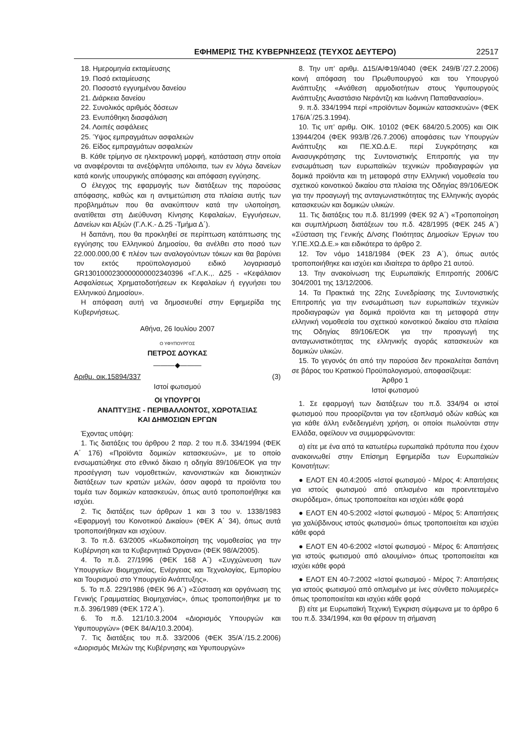ΕΦΗΜΕΡΙΣ ΤΗΣ ΚΥΒΕΡΝΗΣΕΩΣ (ΤΕΥΧΟΣ ΔΕΥΤΕΡΟ) 22517
18. Ημερομηνία εκταμίευσης
19. Ποσό εκταμίευσης
20. Ποσοστό εγγυημένου δανείου
21. Διάρκεια δανείου
22. Συνολικός αριθμός δόσεων
23. Ενυπόθηκη διασφάλιση
24. Λοιπές ασφάλειες
25. Ύψος εμπραγμάτων ασφαλειών
26. Είδος εμπραγμάτων ασφαλειών
Β. Κάθε τρίμηνο σε ηλεκτρονική μορφή, κατάσταση στην οποία να αναφέρονται τα ανεξόφλητα υπόλοιπα, των εν λόγω δανείων κατά κοινής υπουργικής απόφασης και απόφαση εγγύησης.
Ο έλεγχος της εφαρμογής των διατάξεων της παρούσας απόφασης, καθώς και η αντιμετώπιση στα πλαίσια αυτής των προβλημάτων που θα ανακύπτουν κατά την υλοποίηση, ανατίθεται στη Διεύθυνση Κίνησης Κεφαλαίων, Εγγυήσεων, Δανείων και Αξιών (Γ.Λ.Κ.- Δ.25 -Τμήμα Δ΄).
Η δαπάνη, που θα προκληθεί σε περίπτωση κατάπτωσης της εγγύησης του Ελληνικού Δημοσίου, θα ανέλθει στο ποσό των 22.000.000,00 € πλέον των αναλογούντων τόκων και θα βαρύνει τον εκτός προϋπολογισμού ειδικό λογαριασμό GR1301000230000000002340396 «Γ.Λ.Κ.,. Δ25 - «Κεφάλαιον Ασφαλίσεως Χρηματοδοτήσεων εκ Κεφαλαίων ή εγγυήσει του Ελληνικού Δημοσίου».
Η απόφαση αυτή να δημοσιευθεί στην Εφημερίδα της Κυβερνήσεως.
Αθήνα, 26 Ιουλίου 2007
Ο ΥΦΥΠΟΥΡΓΟΣ
ΠΕΤΡΟΣ ΔΟΥΚΑΣ
———◆———
Αριθμ. οικ.15894/337 (3)
Ιστοί φωτισμού
ΟΙ ΥΠΟΥΡΓΟΙ
ΑΝΑΠΤΥΞΗΣ - ΠΕΡΙΒΑΛΛΟΝΤΟΣ, ΧΩΡΟΤΑΞΙΑΣ
ΚΑΙ ΔΗΜΟΣΙΩΝ ΕΡΓΩΝ
Έχοντας υπόψη:
1. Τις διατάξεις του άρθρου 2 παρ. 2 του π.δ. 334/1994 (ΦΕΚ Α΄ 176) «Προϊόντα δομικών κατασκευών», με το οποίο ενσωματώθηκε στο εθνικό δίκαιο η οδηγία 89/106/ΕΟΚ για την προσέγγιση των νομοθετικών, κανονιστικών και διοικητικών διατάξεων των κρατών μελών, όσον αφορά τα προϊόντα του τομέα των δομικών κατασκευών, όπως αυτό τροποποιήθηκε και ισχύει.
2. Τις διατάξεις των άρθρων 1 και 3 του ν. 1338/1983 «Εφαρμογή του Κοινοτικού Δικαίου» (ΦΕΚ Α΄ 34), όπως αυτά τροποποιήθηκαν και ισχύουν.
3. Το π.δ. 63/2005 «Κωδικοποίηση της νομοθεσίας για την Κυβέρνηση και τα Κυβερνητικά Όργανα» (ΦΕΚ 98/Α/2005).
4. Το π.δ. 27/1996 (ΦΕΚ 168 Α΄) «Συγχώνευση των Υπουργείων Βιομηχανίας, Ενέργειας και Τεχνολογίας, Εμπορίου και Τουρισμού στο Υπουργείο Ανάπτυξης».
5. Το π.δ. 229/1986 (ΦΕΚ 96 Α΄) «Σύσταση και οργάνωση της Γενικής Γραμματείας Βιομηχανίας», όπως τροποποιήθηκε με το π.δ. 396/1989 (ΦΕΚ 172 Α΄).
6. Το π.δ. 121/10.3.2004 «Διορισμός Υπουργών και Υφυπουργών» (ΦΕΚ 84/Α/10.3.2004).
7. Τις διατάξεις του π.δ. 33/2006 (ΦΕΚ 35/Α΄/15.2.2006) «Διορισμός Μελών της Κυβέρνησης και Υφυπουργών»
8. Την υπ’ αριθμ. Δ15/Α/Φ19/4040 (ΦΕΚ 249/Β΄/27.2.2006) κοινή απόφαση του Πρωθυπουργού και του Υπουργού Ανάπτυξης «Ανάθεση αρμοδιοτήτων στους Υφυπουργούς Ανάπτυξης Αναστάσιο Νεράντζη και Ιωάννη Παπαθανασίου».
9. π.δ. 334/1994 περί «προϊόντων δομικών κατασκευών» (ΦΕΚ 176/Α΄/25.3.1994).
10. Τις υπ’ αριθμ. ΟΙΚ. 10102 (ΦΕΚ 684/20.5.2005) και ΟΙΚ 13944/204 (ΦΕΚ 993/Β΄/26.7.2006) αποφάσεις των Υπουργών Ανάπτυξης και ΠΕ.ΧΩ.Δ.Ε. περί Συγκρότησης και Ανασυγκρότησης της Συντονιστικής Επιτροπής για την ενσωμάτωση των ευρωπαϊκών τεχνικών προδιαγραφών για δομικά προϊόντα και τη μεταφορά στην Ελληνική νομοθεσία του σχετικού κοινοτικού δικαίου στα πλαίσια της Οδηγίας 89/106/ΕΟΚ για την προαγωγή της ανταγωνιστικότητας της Ελληνικής αγοράς κατασκευών και δομικών υλικών.
11. Τις διατάξεις του π.δ. 81/1999 (ΦΕΚ 92 Α΄) «Τροποποίηση και συμπλήρωση διατάξεων του π.δ. 428/1995 (ΦΕΚ 245 Α΄) «Σύσταση της Γενικής Δ/νσης Ποιότητας Δημοσίων Έργων του Υ.ΠΕ.ΧΩ.Δ.Ε.» και ειδικότερα το άρθρο 2.
12. Τον νόμο 1418/1984 (ΦΕΚ 23 Α΄), όπως αυτός τροποποιήθηκε και ισχύει και ιδιαίτερα το άρθρο 21 αυτού.
13. Την ανακοίνωση της Ευρωπαϊκής Επιτροπής 2006/C 304/2001 της 13/12/2006.
14. Τα Πρακτικά της 22ης Συνεδρίασης της Συντονιστικής Επιτροπής για την ενσωμάτωση των ευρωπαϊκών τεχνικών προδιαγραφών για δομικά προϊόντα και τη μεταφορά στην ελληνική νομοθεσία του σχετικού κοινοτικού δικαίου στα πλαίσια της Οδηγίας 89/106/ΕΟΚ για την προαγωγή της ανταγωνιστικότητας της ελληνικής αγοράς κατασκευών και δομικών υλικών.
15. Το γεγονός ότι από την παρούσα δεν προκαλείται δαπάνη σε βάρος του Κρατικού Προϋπολογισμού, αποφασίζουμε:
Άρθρο 1
Ιστοί φωτισμού
1. Σε εφαρμογή των διατάξεων του π.δ. 334/94 οι ιστοί φωτισμού που προορίζονται για τον εξοπλισμό οδών καθώς και για κάθε άλλη ενδεδειγμένη χρήση, οι οποίοι πωλούνται στην Ελλάδα, οφείλουν να συμμορφώνονται:
α) είτε με ένα από τα κατωτέρω ευρωπαϊκά πρότυπα που έχουν ανακοινωθεί στην Επίσημη Εφημερίδα των Ευρωπαϊκών Κοινοτήτων:
● ΕΛΟΤ ΕΝ 40.4:2005 «Ιστοί φωτισμού - Μέρος 4: Απαιτήσεις για ιστούς φωτισμού από οπλισμένο και προεντεταμένο σκυρόδεμα», όπως τροποποιείται και ισχύει κάθε φορά
● ΕΛΟΤ ΕΝ 40-5:2002 «Ιστοί φωτισμού - Μέρος 5: Απαιτήσεις για χαλύβδινους ιστούς φωτισμού» όπως τροποποιείται και ισχύει κάθε φορά
● ΕΛΟΤ ΕΝ 40-6:2002 «Ιστοί φωτισμού - Μέρος 6: Απαιτήσεις για ιστούς φωτισμού από αλουμίνιο» όπως τροποποιείται και ισχύει κάθε φορά
● ΕΛΟΤ ΕΝ 40-7:2002 «Ιστοί φωτισμού - Μέρος 7: Απαιτήσεις για ιστούς φωτισμού από οπλισμένο με ίνες σύνθετο πολυμερές» όπως τροποποιείται και ισχύει κάθε φορά
β) είτε με Ευρωπαϊκή Τεχνική Έγκριση σύμφωνα με το άρθρο 6 του π.δ. 334/1994, και θα φέρουν τη σήμανση